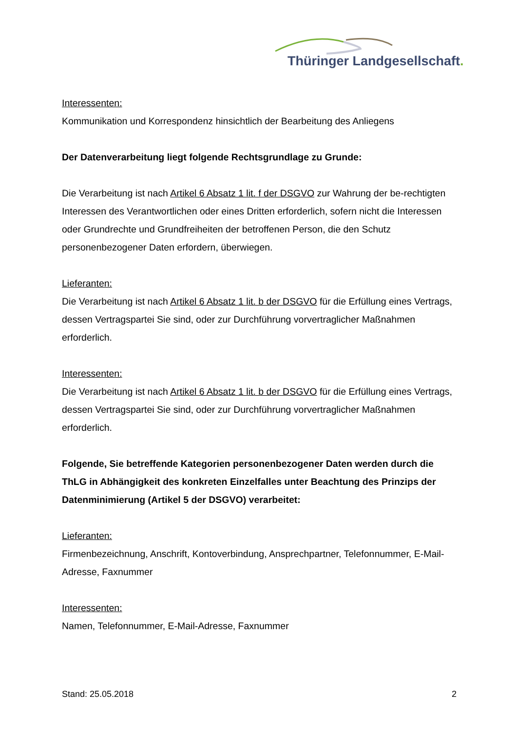Thüringer Landgesellschaft.
Interessenten:
Kommunikation und Korrespondenz hinsichtlich der Bearbeitung des Anliegens
Der Datenverarbeitung liegt folgende Rechtsgrundlage zu Grunde:
Die Verarbeitung ist nach Artikel 6 Absatz 1 lit. f der DSGVO zur Wahrung der be-rechtigten Interessen des Verantwortlichen oder eines Dritten erforderlich, sofern nicht die Interessen oder Grundrechte und Grundfreiheiten der betroffenen Person, die den Schutz personenbezogener Daten erfordern, überwiegen.
Lieferanten:
Die Verarbeitung ist nach Artikel 6 Absatz 1 lit. b der DSGVO für die Erfüllung eines Vertrags, dessen Vertragspartei Sie sind, oder zur Durchführung vorvertraglicher Maßnahmen erforderlich.
Interessenten:
Die Verarbeitung ist nach Artikel 6 Absatz 1 lit. b der DSGVO für die Erfüllung eines Vertrags, dessen Vertragspartei Sie sind, oder zur Durchführung vorvertraglicher Maßnahmen erforderlich.
Folgende, Sie betreffende Kategorien personenbezogener Daten werden durch die ThLG in Abhängigkeit des konkreten Einzelfalles unter Beachtung des Prinzips der Datenminimierung (Artikel 5 der DSGVO) verarbeitet:
Lieferanten:
Firmenbezeichnung, Anschrift, Kontoverbindung, Ansprechpartner, Telefonnummer, E-Mail-Adresse, Faxnummer
Interessenten:
Namen, Telefonnummer, E-Mail-Adresse, Faxnummer
Stand: 25.05.2018 2